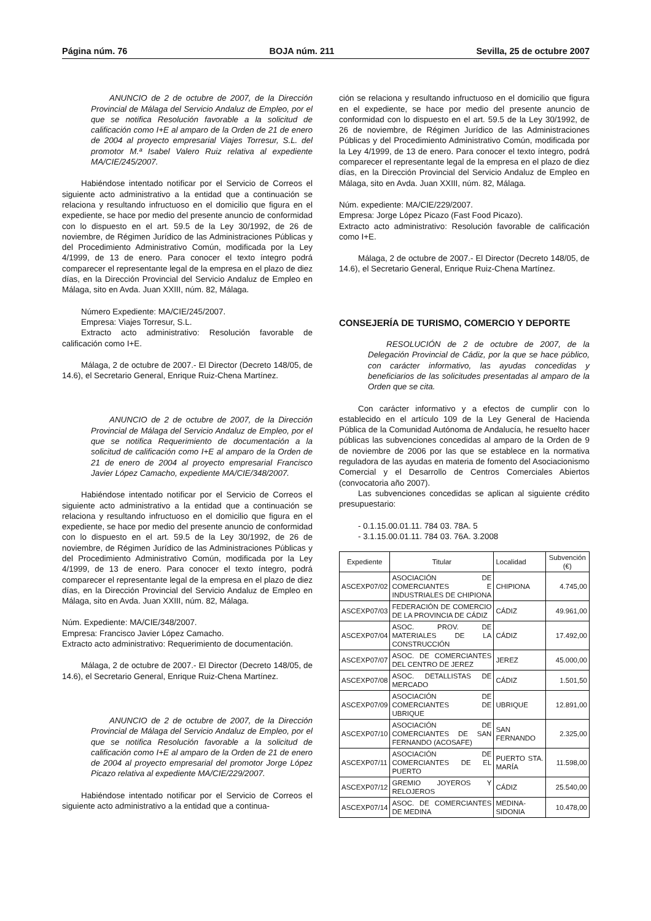Página núm. 76 BOJA núm. 211 Sevilla, 25 de octubre 2007
ANUNCIO de 2 de octubre de 2007, de la Dirección Provincial de Málaga del Servicio Andaluz de Empleo, por el que se notifica Resolución favorable a la solicitud de calificación como I+E al amparo de la Orden de 21 de enero de 2004 al proyecto empresarial Viajes Torresur, S.L. del promotor M.ª Isabel Valero Ruiz relativa al expediente MA/CIE/245/2007.
Habiéndose intentado notificar por el Servicio de Correos el siguiente acto administrativo a la entidad que a continuación se relaciona y resultando infructuoso en el domicilio que figura en el expediente, se hace por medio del presente anuncio de conformidad con lo dispuesto en el art. 59.5 de la Ley 30/1992, de 26 de noviembre, de Régimen Jurídico de las Administraciones Públicas y del Procedimiento Administrativo Común, modificada por la Ley 4/1999, de 13 de enero. Para conocer el texto íntegro podrá comparecer el representante legal de la empresa en el plazo de diez días, en la Dirección Provincial del Servicio Andaluz de Empleo en Málaga, sito en Avda. Juan XXIII, núm. 82, Málaga.
Número Expediente: MA/CIE/245/2007.
Empresa: Viajes Torresur, S.L.
Extracto acto administrativo: Resolución favorable de calificación como I+E.
Málaga, 2 de octubre de 2007.- El Director (Decreto 148/05, de 14.6), el Secretario General, Enrique Ruiz-Chena Martínez.
ANUNCIO de 2 de octubre de 2007, de la Dirección Provincial de Málaga del Servicio Andaluz de Empleo, por el que se notifica Requerimiento de documentación a la solicitud de calificación como I+E al amparo de la Orden de 21 de enero de 2004 al proyecto empresarial Francisco Javier López Camacho, expediente MA/CIE/348/2007.
Habiéndose intentado notificar por el Servicio de Correos el siguiente acto administrativo a la entidad que a continuación se relaciona y resultando infructuoso en el domicilio que figura en el expediente, se hace por medio del presente anuncio de conformidad con lo dispuesto en el art. 59.5 de la Ley 30/1992, de 26 de noviembre, de Régimen Jurídico de las Administraciones Públicas y del Procedimiento Administrativo Común, modificada por la Ley 4/1999, de 13 de enero. Para conocer el texto íntegro, podrá comparecer el representante legal de la empresa en el plazo de diez días, en la Dirección Provincial del Servicio Andaluz de Empleo en Málaga, sito en Avda. Juan XXIII, núm. 82, Málaga.
Núm. Expediente: MA/CIE/348/2007.
Empresa: Francisco Javier López Camacho.
Extracto acto administrativo: Requerimiento de documentación.
Málaga, 2 de octubre de 2007.- El Director (Decreto 148/05, de 14.6), el Secretario General, Enrique Ruiz-Chena Martínez.
ANUNCIO de 2 de octubre de 2007, de la Dirección Provincial de Málaga del Servicio Andaluz de Empleo, por el que se notifica Resolución favorable a la solicitud de calificación como I+E al amparo de la Orden de 21 de enero de 2004 al proyecto empresarial del promotor Jorge López Picazo relativa al expediente MA/CIE/229/2007.
Habiéndose intentado notificar por el Servicio de Correos el siguiente acto administrativo a la entidad que a continua-
ción se relaciona y resultando infructuoso en el domicilio que figura en el expediente, se hace por medio del presente anuncio de conformidad con lo dispuesto en el art. 59.5 de la Ley 30/1992, de 26 de noviembre, de Régimen Jurídico de las Administraciones Públicas y del Procedimiento Administrativo Común, modificada por la Ley 4/1999, de 13 de enero. Para conocer el texto íntegro, podrá comparecer el representante legal de la empresa en el plazo de diez días, en la Dirección Provincial del Servicio Andaluz de Empleo en Málaga, sito en Avda. Juan XXIII, núm. 82, Málaga.
Núm. expediente: MA/CIE/229/2007.
Empresa: Jorge López Picazo (Fast Food Picazo).
Extracto acto administrativo: Resolución favorable de calificación como I+E.
Málaga, 2 de octubre de 2007.- El Director (Decreto 148/05, de 14.6), el Secretario General, Enrique Ruiz-Chena Martínez.
CONSEJERÍA DE TURISMO, COMERCIO Y DEPORTE
RESOLUCIÓN de 2 de octubre de 2007, de la Delegación Provincial de Cádiz, por la que se hace público, con carácter informativo, las ayudas concedidas y beneficiarios de las solicitudes presentadas al amparo de la Orden que se cita.
Con carácter informativo y a efectos de cumplir con lo establecido en el artículo 109 de la Ley General de Hacienda Pública de la Comunidad Autónoma de Andalucía, he resuelto hacer públicas las subvenciones concedidas al amparo de la Orden de 9 de noviembre de 2006 por las que se establece en la normativa reguladora de las ayudas en materia de fomento del Asociacionismo Comercial y el Desarrollo de Centros Comerciales Abiertos (convocatoria año 2007).
Las subvenciones concedidas se aplican al siguiente crédito presupuestario:
- 0.1.15.00.01.11. 784 03. 78A. 5
- 3.1.15.00.01.11. 784 03. 76A. 3.2008
| Expediente | Titular | Localidad | Subvención (€) |
| --- | --- | --- | --- |
| ASCEXP07/02 | ASOCIACIÓN DE COMERCIANTES E INDUSTRIALES DE CHIPIONA | CHIPIONA | 4.745,00 |
| ASCEXP07/03 | FEDERACIÓN DE COMERCIO DE LA PROVINCIA DE CÁDIZ | CÁDIZ | 49.961,00 |
| ASCEXP07/04 | ASOC. PROV. DE MATERIALES DE LA CONSTRUCCIÓN | CÁDIZ | 17.492,00 |
| ASCEXP07/07 | ASOC. DE COMERCIANTES DEL CENTRO DE JEREZ | JEREZ | 45.000,00 |
| ASCEXP07/08 | ASOC. DETALLISTAS DE MERCADO | CÁDIZ | 1.501,50 |
| ASCEXP07/09 | ASOCIACIÓN DE COMERCIANTES DE UBRIQUE | UBRIQUE | 12.891,00 |
| ASCEXP07/10 | ASOCIACIÓN DE COMERCIANTES DE SAN FERNANDO (ACOSAFE) | SAN FERNANDO | 2.325,00 |
| ASCEXP07/11 | ASOCIACIÓN DE COMERCIANTES DE EL PUERTO | PUERTO STA. MARÍA | 11.598,00 |
| ASCEXP07/12 | GREMIO JOYEROS Y RELOJEROS | CÁDIZ | 25.540,00 |
| ASCEXP07/14 | ASOC. DE COMERCIANTES DE MEDINA | MEDINA-SIDONIA | 10.478,00 |